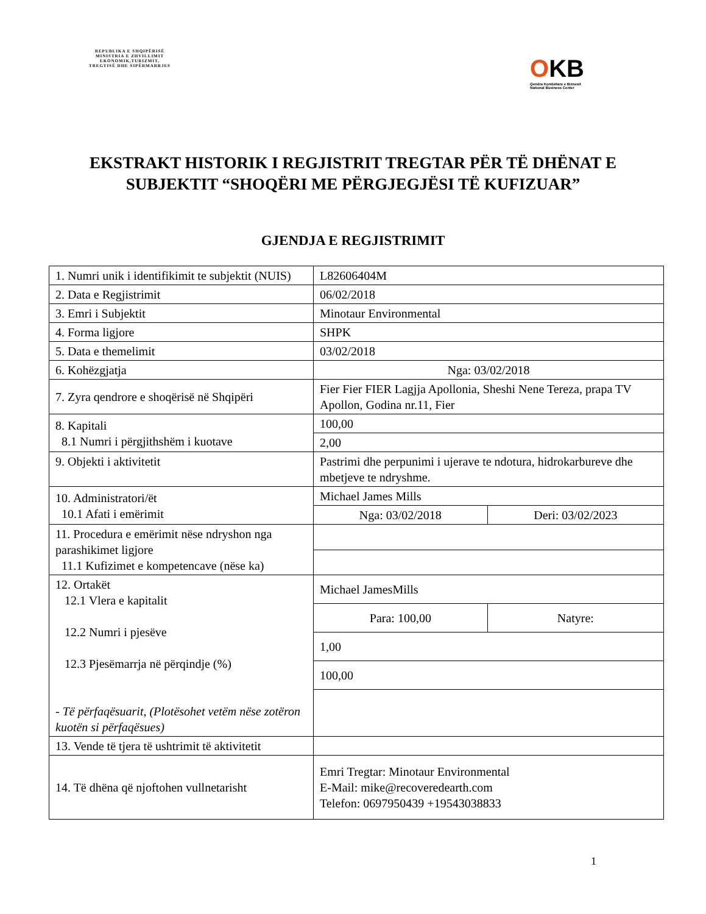REPUBLIKA E SHQIPËRISË
MINISTRIA E ZHVILLIMIT
EKONOMIK,TURIZMIT,
TREGTISË DHE SIPËRMARRJES
OKB
Qendra Kombëtare e Biznesit
National Business Center
EKSTRAKT HISTORIK I REGJISTRIT TREGTAR PËR TË DHËNAT E SUBJEKTIT “SHOQËRI ME PËRGJEGJËSI TË KUFIZUAR”
GJENDJA E REGJISTRIMIT
| 1. Numri unik i identifikimit te subjektit (NUIS) | L82606404M | |
| 2. Data e Regjistrimit | 06/02/2018 | |
| 3. Emri i Subjektit | Minotaur Environmental | |
| 4. Forma ligjore | SHPK | |
| 5. Data e themelimit | 03/02/2018 | |
| 6. Kohëzgjatja | Nga: 03/02/2018 | |
| 7. Zyra qendrore e shoqërisë në Shqipëri | Fier Fier FIER Lagjja Apollonia, Sheshi Nene Tereza, prapa TV Apollon, Godina nr.11, Fier | |
| 8. Kapitali 8.1 Numri i përgjithshëm i kuotave | 100,00 | |
| | 2,00 | |
| 9. Objekti i aktivitetit | Pastrimi dhe perpunimi i ujerave te ndotura, hidrokarbureve dhe mbetjeve te ndryshme. | |
| 10. Administratori/ët 10.1 Afati i emërimit | Michael James Mills | |
| | Nga: 03/02/2018 | Deri: 03/02/2023 |
| 11. Procedura e emërimit nëse ndryshon nga parashikimet ligjore 11.1 Kufizimet e kompetencave (nëse ka) | | |
| 12. Ortakët 12.1 Vlera e kapitalit 12.2 Numri i pjesëve 12.3 Pjesëmarrja në përqindje (%) - Të përfaqësuarit, (Plotësohet vetëm nëse zotëron kuotën si përfaqësues) | Michael JamesMills | |
| | Para: 100,00 | Natyre: |
| | 1,00 | |
| | 100,00 | |
| 13. Vende të tjera të ushtrimit të aktivitetit | | |
| 14. Të dhëna që njoftohen vullnetarisht | Emri Tregtar: Minotaur Environmental E-Mail: mike@recoveredearth.com Telefon: 0697950439 +19543038833 | |
1